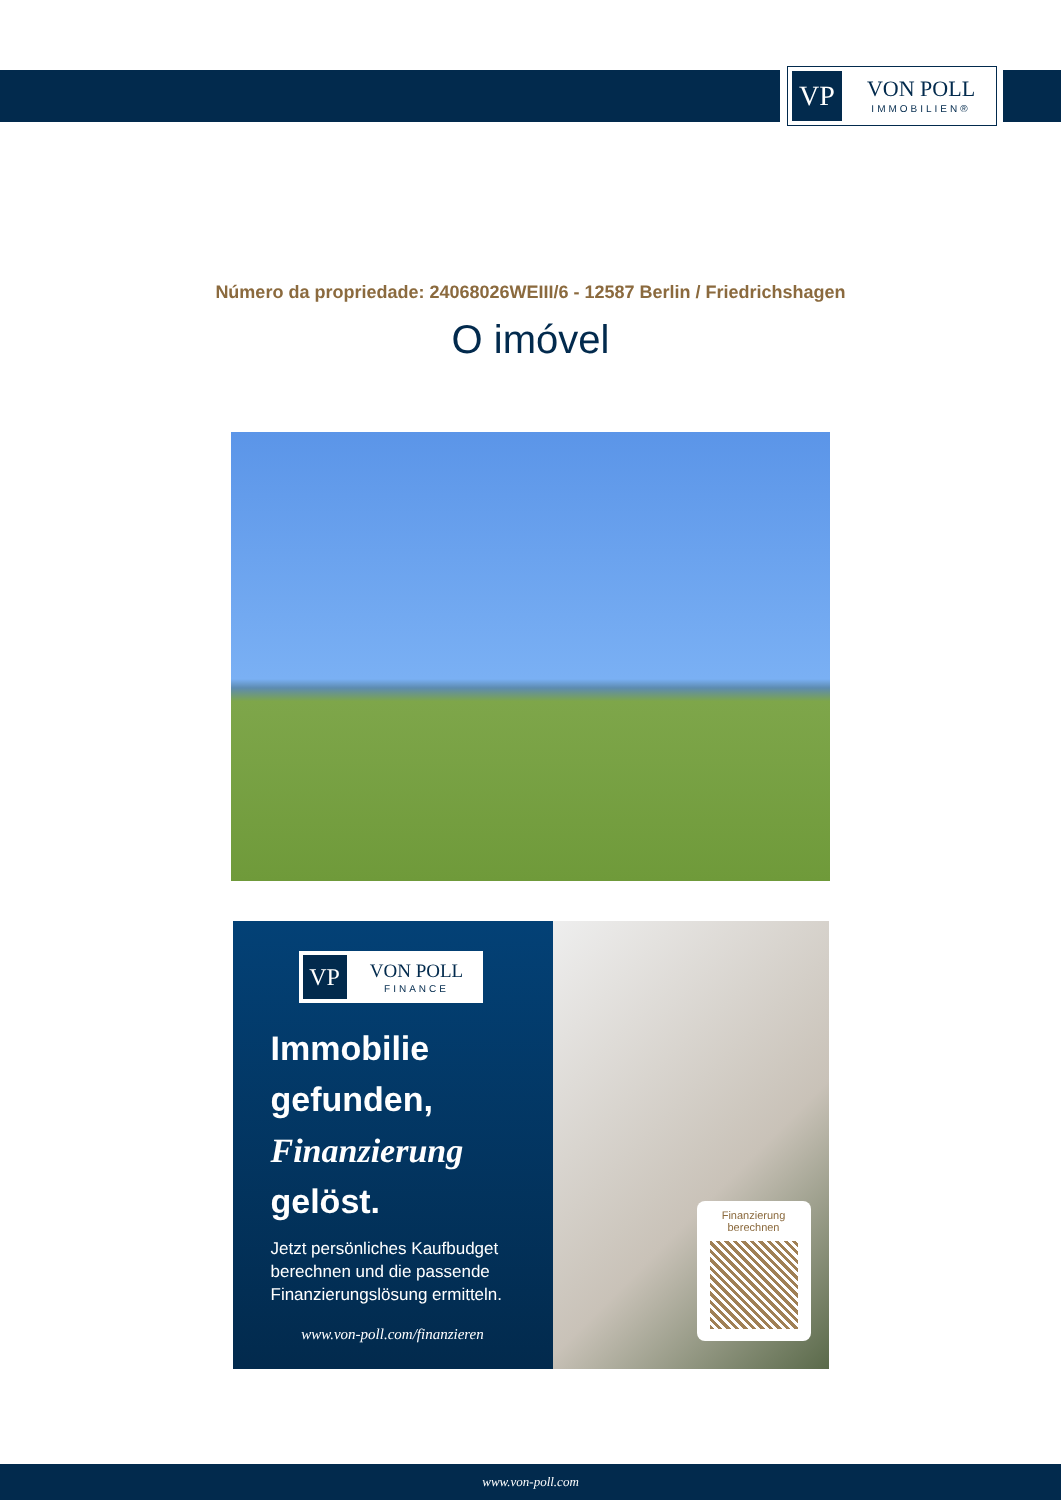VP
VON POLL
IMMOBILIEN®
Número da propriedade: 24068026WEIII/6 - 12587 Berlin / Friedrichshagen
O imóvel
VP
VON POLL
FINANCE
Immobilie gefunden, Finanzierung gelöst.
Jetzt persönliches Kaufbudget berechnen und die passende Finanzierungslösung ermitteln.
www.von-poll.com/finanzieren
Finanzierung
berechnen
www.von-poll.com